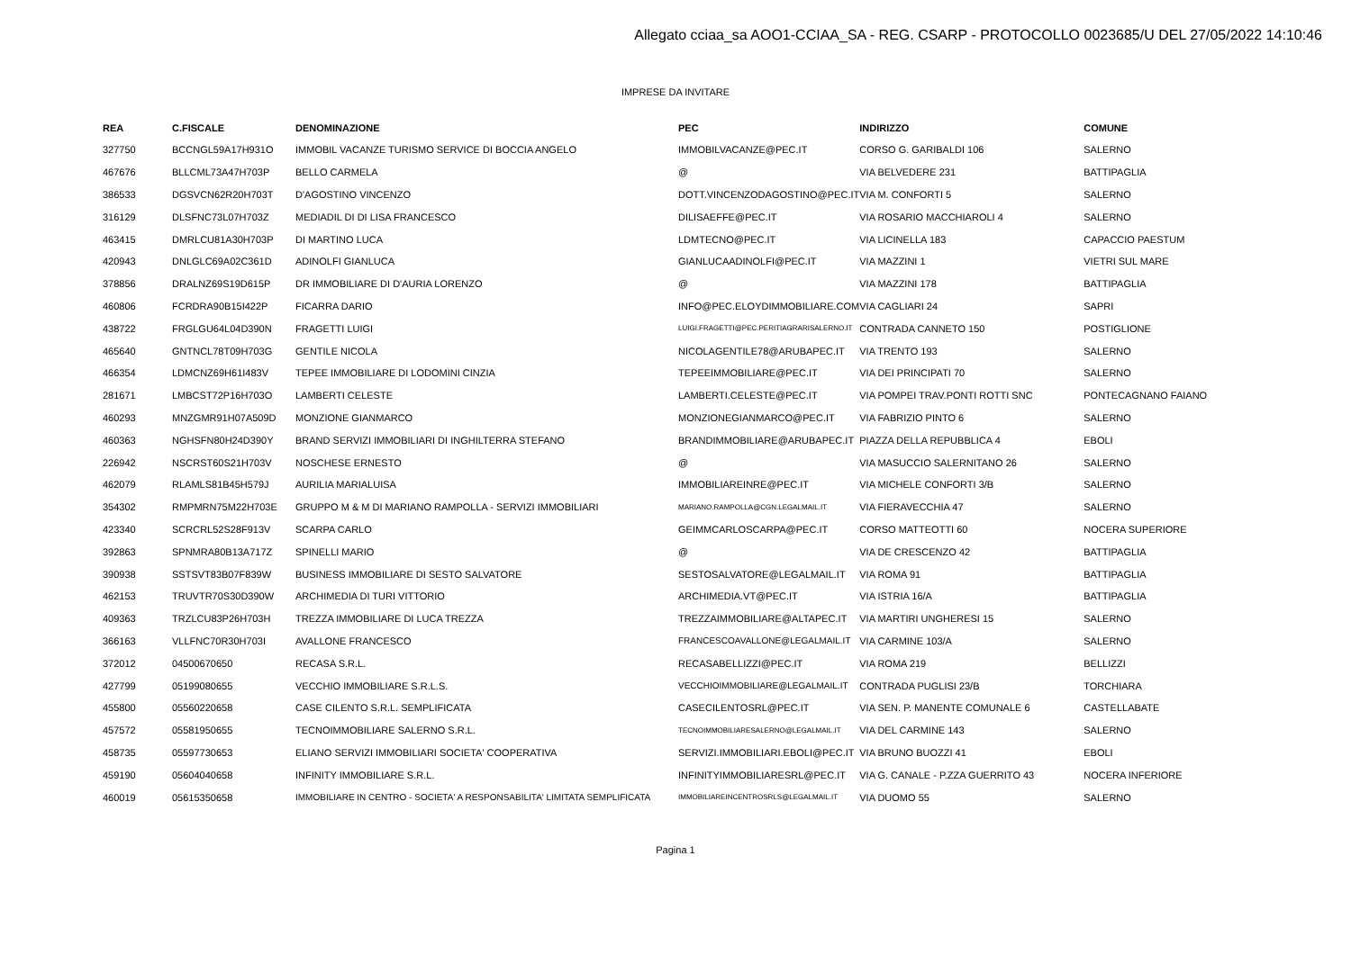Allegato cciaa_sa AOO1-CCIAA_SA - REG. CSARP - PROTOCOLLO 0023685/U DEL 27/05/2022 14:10:46
IMPRESE DA INVITARE
| REA | C.FISCALE | DENOMINAZIONE | PEC | INDIRIZZO | COMUNE |
| --- | --- | --- | --- | --- | --- |
| 327750 | BCCNGL59A17H931O | IMMOBIL VACANZE TURISMO SERVICE DI BOCCIA ANGELO | IMMOBILVACANZE@PEC.IT | CORSO G. GARIBALDI 106 | SALERNO |
| 467676 | BLLCML73A47H703P | BELLO CARMELA | @ | VIA BELVEDERE 231 | BATTIPAGLIA |
| 386533 | DGSVCN62R20H703T | D'AGOSTINO VINCENZO | DOTT.VINCENZODAGOSTINO@PEC.IT | VIA M. CONFORTI 5 | SALERNO |
| 316129 | DLSFNC73L07H703Z | MEDIADIL DI DI LISA FRANCESCO | DILISAEFFE@PEC.IT | VIA ROSARIO MACCHIAROLI 4 | SALERNO |
| 463415 | DMRLCU81A30H703P | DI MARTINO LUCA | LDMTECNO@PEC.IT | VIA LICINELLA 183 | CAPACCIO PAESTUM |
| 420943 | DNLGLC69A02C361D | ADINOLFI GIANLUCA | GIANLUCAADINOLFI@PEC.IT | VIA MAZZINI 1 | VIETRI SUL MARE |
| 378856 | DRALNZ69S19D615P | DR IMMOBILIARE DI D'AURIA LORENZO | @ | VIA MAZZINI 178 | BATTIPAGLIA |
| 460806 | FCRDRA90B15I422P | FICARRA DARIO | INFO@PEC.ELOYDIMMOBILIARE.COM | VIA CAGLIARI 24 | SAPRI |
| 438722 | FRGLGU64L04D390N | FRAGETTI LUIGI | LUIGI.FRAGETTI@PEC.PERITIAGRARISALERNO.IT | CONTRADA CANNETO 150 | POSTIGLIONE |
| 465640 | GNTNCL78T09H703G | GENTILE NICOLA | NICOLAGENTILE78@ARUBAPEC.IT | VIA TRENTO 193 | SALERNO |
| 466354 | LDMCNZ69H61I483V | TEPEE IMMOBILIARE DI LODOMINI CINZIA | TEPEEIMMOBILIARE@PEC.IT | VIA DEI PRINCIPATI 70 | SALERNO |
| 281671 | LMBCST72P16H703O | LAMBERTI CELESTE | LAMBERTI.CELESTE@PEC.IT | VIA POMPEI TRAV.PONTI ROTTI SNC | PONTECAGNANO FAIANO |
| 460293 | MNZGMR91H07A509D | MONZIONE GIANMARCO | MONZIONEGIANMARCO@PEC.IT | VIA FABRIZIO PINTO 6 | SALERNO |
| 460363 | NGHSFN80H24D390Y | BRAND SERVIZI IMMOBILIARI DI INGHILTERRA STEFANO | BRANDIMMOBILIARE@ARUBAPEC.IT | PIAZZA DELLA REPUBBLICA 4 | EBOLI |
| 226942 | NSCRST60S21H703V | NOSCHESE ERNESTO | @ | VIA MASUCCIO SALERNITANO 26 | SALERNO |
| 462079 | RLAMLS81B45H579J | AURILIA MARIALUISA | IMMOBILIAREINRE@PEC.IT | VIA MICHELE CONFORTI 3/B | SALERNO |
| 354302 | RMPMRN75M22H703E | GRUPPO M & M DI MARIANO RAMPOLLA - SERVIZI IMMOBILIARI | MARIANO.RAMPOLLA@CGN.LEGALMAIL.IT | VIA FIERAVECCHIA 47 | SALERNO |
| 423340 | SCRCRL52S28F913V | SCARPA CARLO | GEIMMCARLOSCARPA@PEC.IT | CORSO MATTEOTTI 60 | NOCERA SUPERIORE |
| 392863 | SPNMRA80B13A717Z | SPINELLI MARIO | @ | VIA DE CRESCENZO 42 | BATTIPAGLIA |
| 390938 | SSTSVT83B07F839W | BUSINESS IMMOBILIARE DI SESTO SALVATORE | SESTOSALVATORE@LEGALMAIL.IT | VIA ROMA 91 | BATTIPAGLIA |
| 462153 | TRUVTR70S30D390W | ARCHIMEDIA DI TURI VITTORIO | ARCHIMEDIA.VT@PEC.IT | VIA ISTRIA 16/A | BATTIPAGLIA |
| 409363 | TRZLCU83P26H703H | TREZZA IMMOBILIARE DI LUCA TREZZA | TREZZAIMMOBILIARE@ALTAPEC.IT | VIA MARTIRI UNGHERESI 15 | SALERNO |
| 366163 | VLLFNC70R30H703I | AVALLONE FRANCESCO | FRANCESCOAVALLONE@LEGALMAIL.IT | VIA CARMINE 103/A | SALERNO |
| 372012 | 04500670650 | RECASA S.R.L. | RECASABELLIZZI@PEC.IT | VIA ROMA 219 | BELLIZZI |
| 427799 | 05199080655 | VECCHIO IMMOBILIARE S.R.L.S. | VECCHIOIMMOBILIARE@LEGALMAIL.IT | CONTRADA PUGLISI 23/B | TORCHIARA |
| 455800 | 05560220658 | CASE CILENTO S.R.L. SEMPLIFICATA | CASECILENTOSRL@PEC.IT | VIA SEN. P. MANENTE COMUNALE 6 | CASTELLABATE |
| 457572 | 05581950655 | TECNOIMMOBILIARE SALERNO S.R.L. | TECNOIMMOBILIARESALERNO@LEGALMAIL.IT | VIA DEL CARMINE 143 | SALERNO |
| 458735 | 05597730653 | ELIANO SERVIZI IMMOBILIARI SOCIETA' COOPERATIVA | SERVIZI.IMMOBILIARI.EBOLI@PEC.IT | VIA BRUNO BUOZZI 41 | EBOLI |
| 459190 | 05604040658 | INFINITY IMMOBILIARE S.R.L. | INFINITYIMMOBILIARESRL@PEC.IT | VIA G. CANALE - P.ZZA GUERRITO 43 | NOCERA INFERIORE |
| 460019 | 05615350658 | IMMOBILIARE IN CENTRO - SOCIETA' A RESPONSABILITA' LIMITATA SEMPLIFICATA | IMMOBILIAREINCENTROSRLS@LEGALMAIL.IT | VIA DUOMO 55 | SALERNO |
Pagina 1